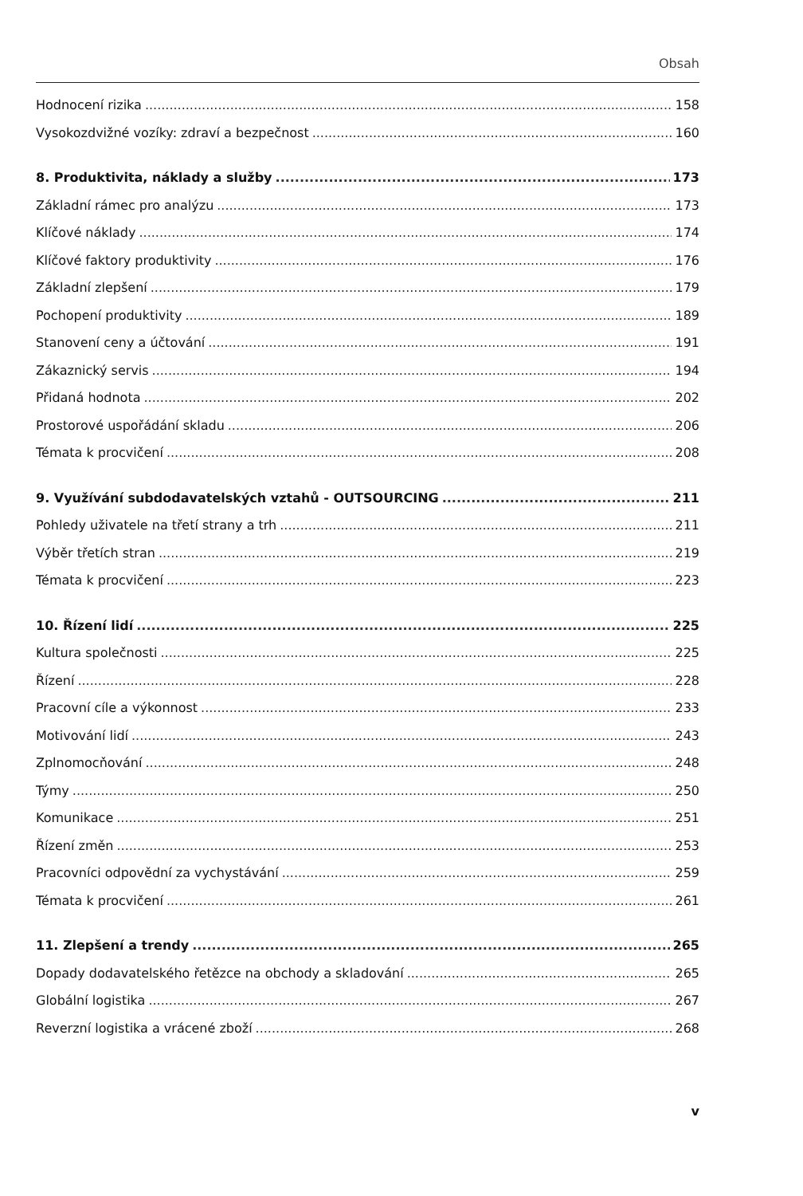Obsah
Hodnocení rizika 158
Vysokozdvižné vozíky: zdraví a bezpečnost 160
8. Produktivita, náklady a služby 173
Základní rámec pro analýzu 173
Klíčové náklady 174
Klíčové faktory produktivity 176
Základní zlepšení 179
Pochopení produktivity 189
Stanovení ceny a účtování 191
Zákaznický servis 194
Přidaná hodnota 202
Prostorové uspořádání skladu 206
Témata k procvičení 208
9. Využívání subdodavatelských vztahů - OUTSOURCING 211
Pohledy uživatele na třetí strany a trh 211
Výběr třetích stran 219
Témata k procvičení 223
10. Řízení lidí 225
Kultura společnosti 225
Řízení 228
Pracovní cíle a výkonnost 233
Motivování lidí 243
Zplnomocňování 248
Týmy 250
Komunikace 251
Řízení změn 253
Pracovníci odpovědní za vychystávání 259
Témata k procvičení 261
11. Zlepšení a trendy 265
Dopady dodavatelského řetězce na obchody a skladování 265
Globální logistika 267
Reverzní logistika a vrácené zboží 268
v